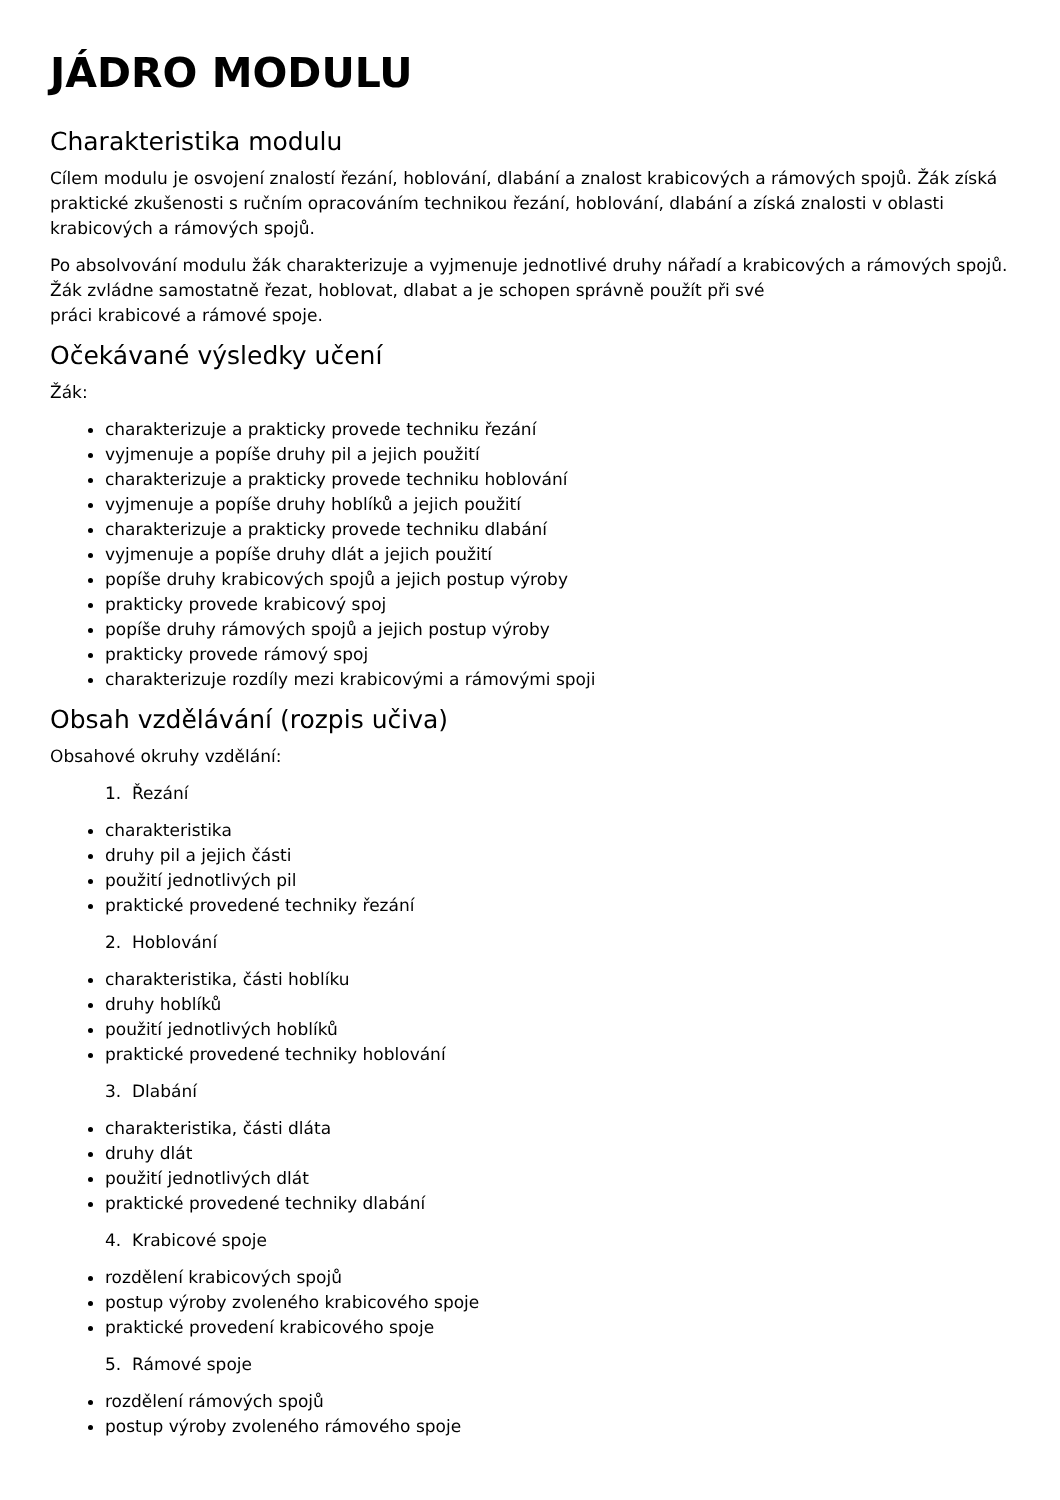JÁDRO MODULU
Charakteristika modulu
Cílem modulu je osvojení znalostí řezání, hoblování, dlabání a znalost krabicových a rámových spojů. Žák získá praktické zkušenosti s ručním opracováním technikou řezání, hoblování, dlabání a získá znalosti v oblasti krabicových a rámových spojů.
Po absolvování modulu žák charakterizuje a vyjmenuje jednotlivé druhy nářadí a krabicových a rámových spojů. Žák zvládne samostatně řezat, hoblovat, dlabat a je schopen správně použít při své
práci krabicové a rámové spoje.
Očekávané výsledky učení
Žák:
charakterizuje a prakticky provede techniku řezání
vyjmenuje a popíše druhy pil a jejich použití
charakterizuje a prakticky provede techniku hoblování
vyjmenuje a popíše druhy hoblíků a jejich použití
charakterizuje a prakticky provede techniku dlabání
vyjmenuje a popíše druhy dlát a jejich použití
popíše druhy krabicových spojů a jejich postup výroby
prakticky provede krabicový spoj
popíše druhy rámových spojů a jejich postup výroby
prakticky provede rámový spoj
charakterizuje rozdíly mezi krabicovými a rámovými spoji
Obsah vzdělávání (rozpis učiva)
Obsahové okruhy vzdělání:
1. Řezání
charakteristika
druhy pil a jejich části
použití jednotlivých pil
praktické provedené techniky řezání
2. Hoblování
charakteristika, části hoblíku
druhy hoblíků
použití jednotlivých hoblíků
praktické provedené techniky hoblování
3. Dlabání
charakteristika, části dláta
druhy dlát
použití jednotlivých dlát
praktické provedené techniky dlabání
4. Krabicové spoje
rozdělení krabicových spojů
postup výroby zvoleného krabicového spoje
praktické provedení krabicového spoje
5. Rámové spoje
rozdělení rámových spojů
postup výroby zvoleného rámového spoje